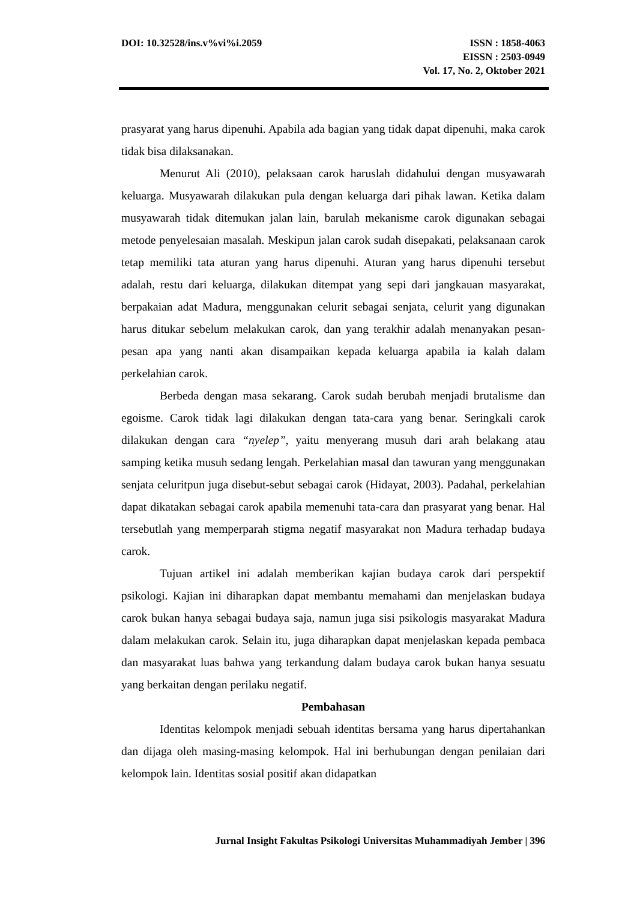DOI: 10.32528/ins.v%vi%i.2059 ISSN : 1858-4063
EISSN : 2503-0949
Vol. 17, No. 2, Oktober 2021
prasyarat yang harus dipenuhi. Apabila ada bagian yang tidak dapat dipenuhi, maka carok tidak bisa dilaksanakan.
Menurut Ali (2010), pelaksaan carok haruslah didahului dengan musyawarah keluarga. Musyawarah dilakukan pula dengan keluarga dari pihak lawan. Ketika dalam musyawarah tidak ditemukan jalan lain, barulah mekanisme carok digunakan sebagai metode penyelesaian masalah. Meskipun jalan carok sudah disepakati, pelaksanaan carok tetap memiliki tata aturan yang harus dipenuhi. Aturan yang harus dipenuhi tersebut adalah, restu dari keluarga, dilakukan ditempat yang sepi dari jangkauan masyarakat, berpakaian adat Madura, menggunakan celurit sebagai senjata, celurit yang digunakan harus ditukar sebelum melakukan carok, dan yang terakhir adalah menanyakan pesan-pesan apa yang nanti akan disampaikan kepada keluarga apabila ia kalah dalam perkelahian carok.
Berbeda dengan masa sekarang. Carok sudah berubah menjadi brutalisme dan egoisme. Carok tidak lagi dilakukan dengan tata-cara yang benar. Seringkali carok dilakukan dengan cara “nyelep”, yaitu menyerang musuh dari arah belakang atau samping ketika musuh sedang lengah. Perkelahian masal dan tawuran yang menggunakan senjata celuritpun juga disebut-sebut sebagai carok (Hidayat, 2003). Padahal, perkelahian dapat dikatakan sebagai carok apabila memenuhi tata-cara dan prasyarat yang benar. Hal tersebutlah yang memperparah stigma negatif masyarakat non Madura terhadap budaya carok.
Tujuan artikel ini adalah memberikan kajian budaya carok dari perspektif psikologi. Kajian ini diharapkan dapat membantu memahami dan menjelaskan budaya carok bukan hanya sebagai budaya saja, namun juga sisi psikologis masyarakat Madura dalam melakukan carok. Selain itu, juga diharapkan dapat menjelaskan kepada pembaca dan masyarakat luas bahwa yang terkandung dalam budaya carok bukan hanya sesuatu yang berkaitan dengan perilaku negatif.
Pembahasan
Identitas kelompok menjadi sebuah identitas bersama yang harus dipertahankan dan dijaga oleh masing-masing kelompok. Hal ini berhubungan dengan penilaian dari kelompok lain. Identitas sosial positif akan didapatkan
Jurnal Insight Fakultas Psikologi Universitas Muhammadiyah Jember | 396